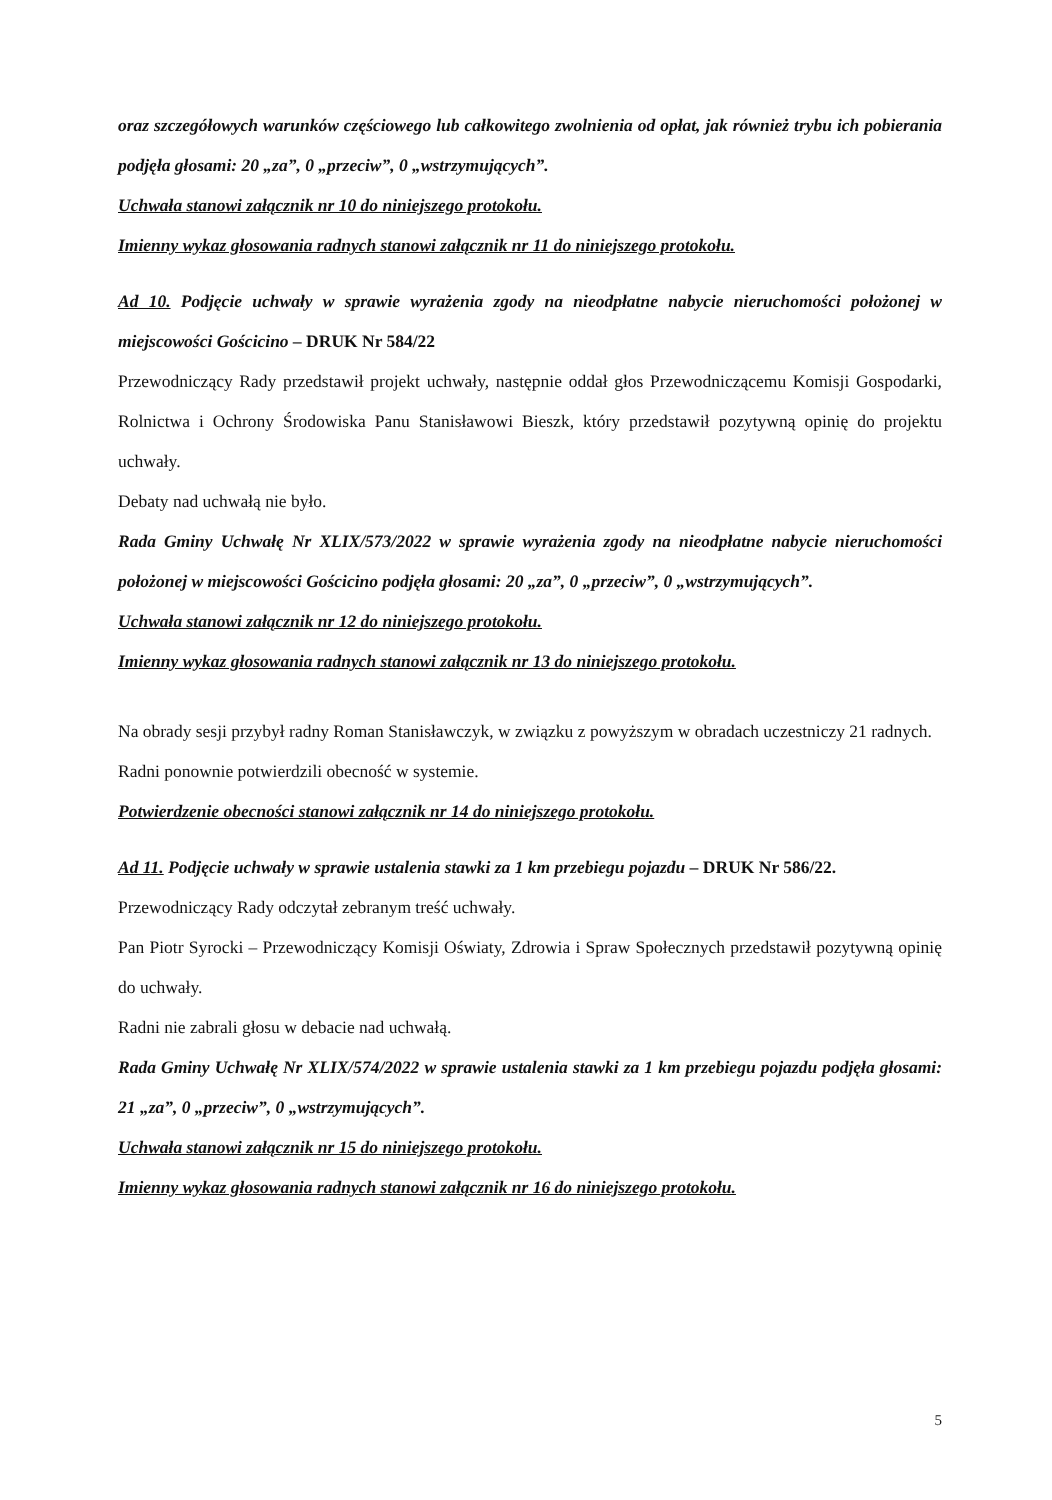oraz szczegółowych warunków częściowego lub całkowitego zwolnienia od opłat, jak również trybu ich pobierania podjęła głosami: 20 „za”, 0 „przeciw”, 0 „wstrzymujących”.
Uchwała stanowi załącznik nr 10 do niniejszego protokołu.
Imienny wykaz głosowania radnych stanowi załącznik nr 11 do niniejszego protokołu.
Ad 10. Podjęcie uchwały w sprawie wyrażenia zgody na nieodpłatne nabycie nieruchomości położonej w miejscowości Gościcino – DRUK Nr 584/22
Przewodniczący Rady przedstawił projekt uchwały, następnie oddał głos Przewodniczącemu Komisji Gospodarki, Rolnictwa i Ochrony Środowiska Panu Stanisławowi Bieszk, który przedstawił pozytywną opinię do projektu uchwały.
Debaty nad uchwałą nie było.
Rada Gminy Uchwałę Nr XLIX/573/2022 w sprawie wyrażenia zgody na nieodpłatne nabycie nieruchomości położonej w miejscowości Gościcino podjęła głosami: 20 „za”, 0 „przeciw”, 0 „wstrzymujących”.
Uchwała stanowi załącznik nr 12 do niniejszego protokołu.
Imienny wykaz głosowania radnych stanowi załącznik nr 13 do niniejszego protokołu.
Na obrady sesji przybył radny Roman Stanisławczyk, w związku z powyższym w obradach uczestniczy 21 radnych.
Radni ponownie potwierdzili obecność w systemie.
Potwierdzenie obecności stanowi załącznik nr 14 do niniejszego protokołu.
Ad 11. Podjęcie uchwały w sprawie ustalenia stawki za 1 km przebiegu pojazdu – DRUK Nr 586/22.
Przewodniczący Rady odczytał zebranym treść uchwały.
Pan Piotr Syrocki – Przewodniczący Komisji Oświaty, Zdrowia i Spraw Społecznych przedstawił pozytywną opinię do uchwały.
Radni nie zabrali głosu w debacie nad uchwałą.
Rada Gminy Uchwałę Nr XLIX/574/2022 w sprawie ustalenia stawki za 1 km przebiegu pojazdu podjęła głosami: 21 „za”, 0 „przeciw”, 0 „wstrzymujących”.
Uchwała stanowi załącznik nr 15 do niniejszego protokołu.
Imienny wykaz głosowania radnych stanowi załącznik nr 16 do niniejszego protokołu.
5